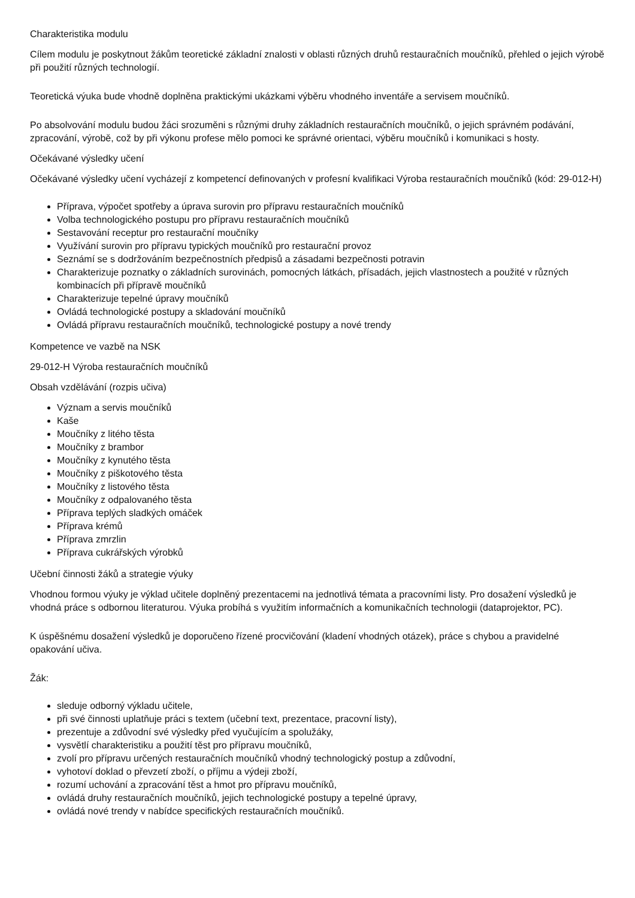Charakteristika modulu
Cílem modulu je poskytnout žákům teoretické základní znalosti v oblasti různých druhů restauračních moučníků, přehled o jejich výrobě při použití různých technologií.
Teoretická výuka bude vhodně doplněna praktickými ukázkami výběru vhodného inventáře a servisem moučníků.
Po absolvování modulu budou žáci srozuměni s různými druhy základních restauračních moučníků, o jejich správném podávání, zpracování, výrobě, což by při výkonu profese mělo pomoci ke správné orientaci, výběru moučníků i komunikaci s hosty.
Očekávané výsledky učení
Očekávané výsledky učení vycházejí z kompetencí definovaných v profesní kvalifikaci Výroba restauračních moučníků (kód: 29-012-H)
Příprava, výpočet spotřeby a úprava surovin pro přípravu restauračních moučníků
Volba technologického postupu pro přípravu restauračních moučníků
Sestavování receptur pro restaurační moučníky
Využívání surovin pro přípravu typických moučníků pro restaurační provoz
Seznámí se s dodržováním bezpečnostních předpisů a zásadami bezpečnosti potravin
Charakterizuje poznatky o základních surovinách, pomocných látkách, přísadách, jejich vlastnostech a použité v různých kombinacích při přípravě moučníků
Charakterizuje tepelné úpravy moučníků
Ovládá technologické postupy a skladování moučníků
Ovládá přípravu restauračních moučníků, technologické postupy a nové trendy
Kompetence ve vazbě na NSK
29-012-H Výroba restauračních moučníků
Obsah vzdělávání (rozpis učiva)
Význam a servis moučníků
Kaše
Moučníky z litého těsta
Moučníky z brambor
Moučníky z kynutého těsta
Moučníky z piškotového těsta
Moučníky z listového těsta
Moučníky z odpalovaného těsta
Příprava teplých sladkých omáček
Příprava krémů
Příprava zmrzlin
Příprava cukrářských výrobků
Učební činnosti žáků a strategie výuky
Vhodnou formou výuky je výklad učitele doplněný prezentacemi na jednotlivá témata a pracovními listy. Pro dosažení výsledků je vhodná práce s odbornou literaturou. Výuka probíhá s využitím informačních a komunikačních technologii (dataprojektor, PC).
K úspěšnému dosažení výsledků je doporučeno řízené procvičování (kladení vhodných otázek), práce s chybou a pravidelné opakování učiva.
Žák:
sleduje odborný výkladu učitele,
při své činnosti uplatňuje práci s textem (učební text, prezentace, pracovní listy),
prezentuje a zdůvodní své výsledky před vyučujícím a spolužáky,
vysvětlí charakteristiku a použití těst pro přípravu moučníků,
zvolí pro přípravu určených restauračních moučníků vhodný technologický postup a zdůvodní,
vyhotoví doklad o převzetí zboží, o příjmu a výdeji zboží,
rozumí uchování a zpracování těst a hmot pro přípravu moučníků,
ovládá druhy restauračních moučníků, jejich technologické postupy a tepelné úpravy,
ovládá nové trendy v nabídce specifických restauračních moučníků.